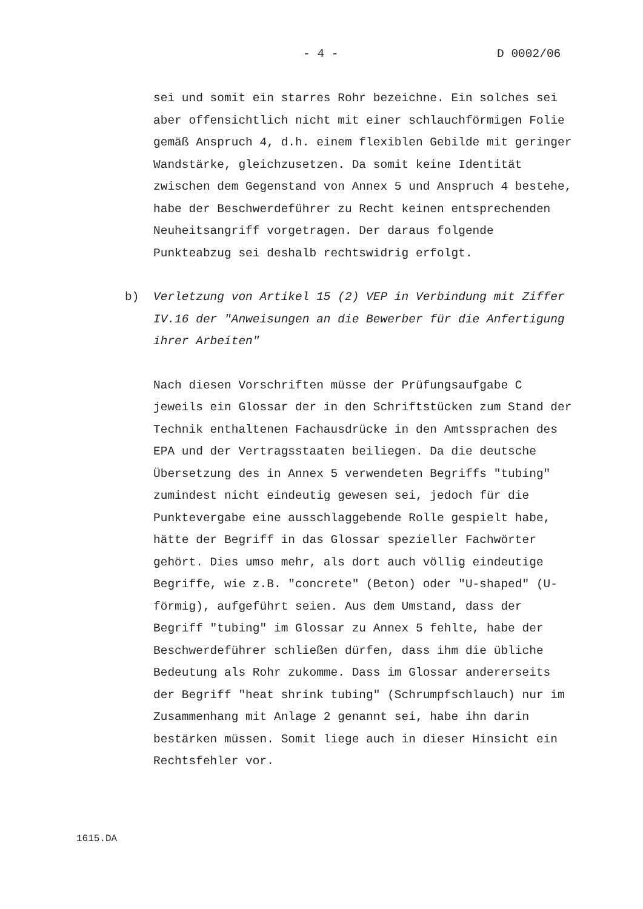- 4 - D 0002/06
sei und somit ein starres Rohr bezeichne. Ein solches sei aber offensichtlich nicht mit einer schlauchförmigen Folie gemäß Anspruch 4, d.h. einem flexiblen Gebilde mit geringer Wandstärke, gleichzusetzen. Da somit keine Identität zwischen dem Gegenstand von Annex 5 und Anspruch 4 bestehe, habe der Beschwerdeführer zu Recht keinen entsprechenden Neuheitsangriff vorgetragen. Der daraus folgende Punkteabzug sei deshalb rechtswidrig erfolgt.
b) Verletzung von Artikel 15 (2) VEP in Verbindung mit Ziffer IV.16 der "Anweisungen an die Bewerber für die Anfertigung ihrer Arbeiten"
Nach diesen Vorschriften müsse der Prüfungsaufgabe C jeweils ein Glossar der in den Schriftstücken zum Stand der Technik enthaltenen Fachausdrücke in den Amtssprachen des EPA und der Vertragsstaaten beiliegen. Da die deutsche Übersetzung des in Annex 5 verwendeten Begriffs "tubing" zumindest nicht eindeutig gewesen sei, jedoch für die Punktevergabe eine ausschlaggebende Rolle gespielt habe, hätte der Begriff in das Glossar spezieller Fachwörter gehört. Dies umso mehr, als dort auch völlig eindeutige Begriffe, wie z.B. "concrete" (Beton) oder "U-shaped" (U-förmig), aufgeführt seien. Aus dem Umstand, dass der Begriff "tubing" im Glossar zu Annex 5 fehlte, habe der Beschwerdeführer schließen dürfen, dass ihm die übliche Bedeutung als Rohr zukomme. Dass im Glossar andererseits der Begriff "heat shrink tubing" (Schrumpfschlauch) nur im Zusammenhang mit Anlage 2 genannt sei, habe ihn darin bestärken müssen. Somit liege auch in dieser Hinsicht ein Rechtsfehler vor.
1615.DA